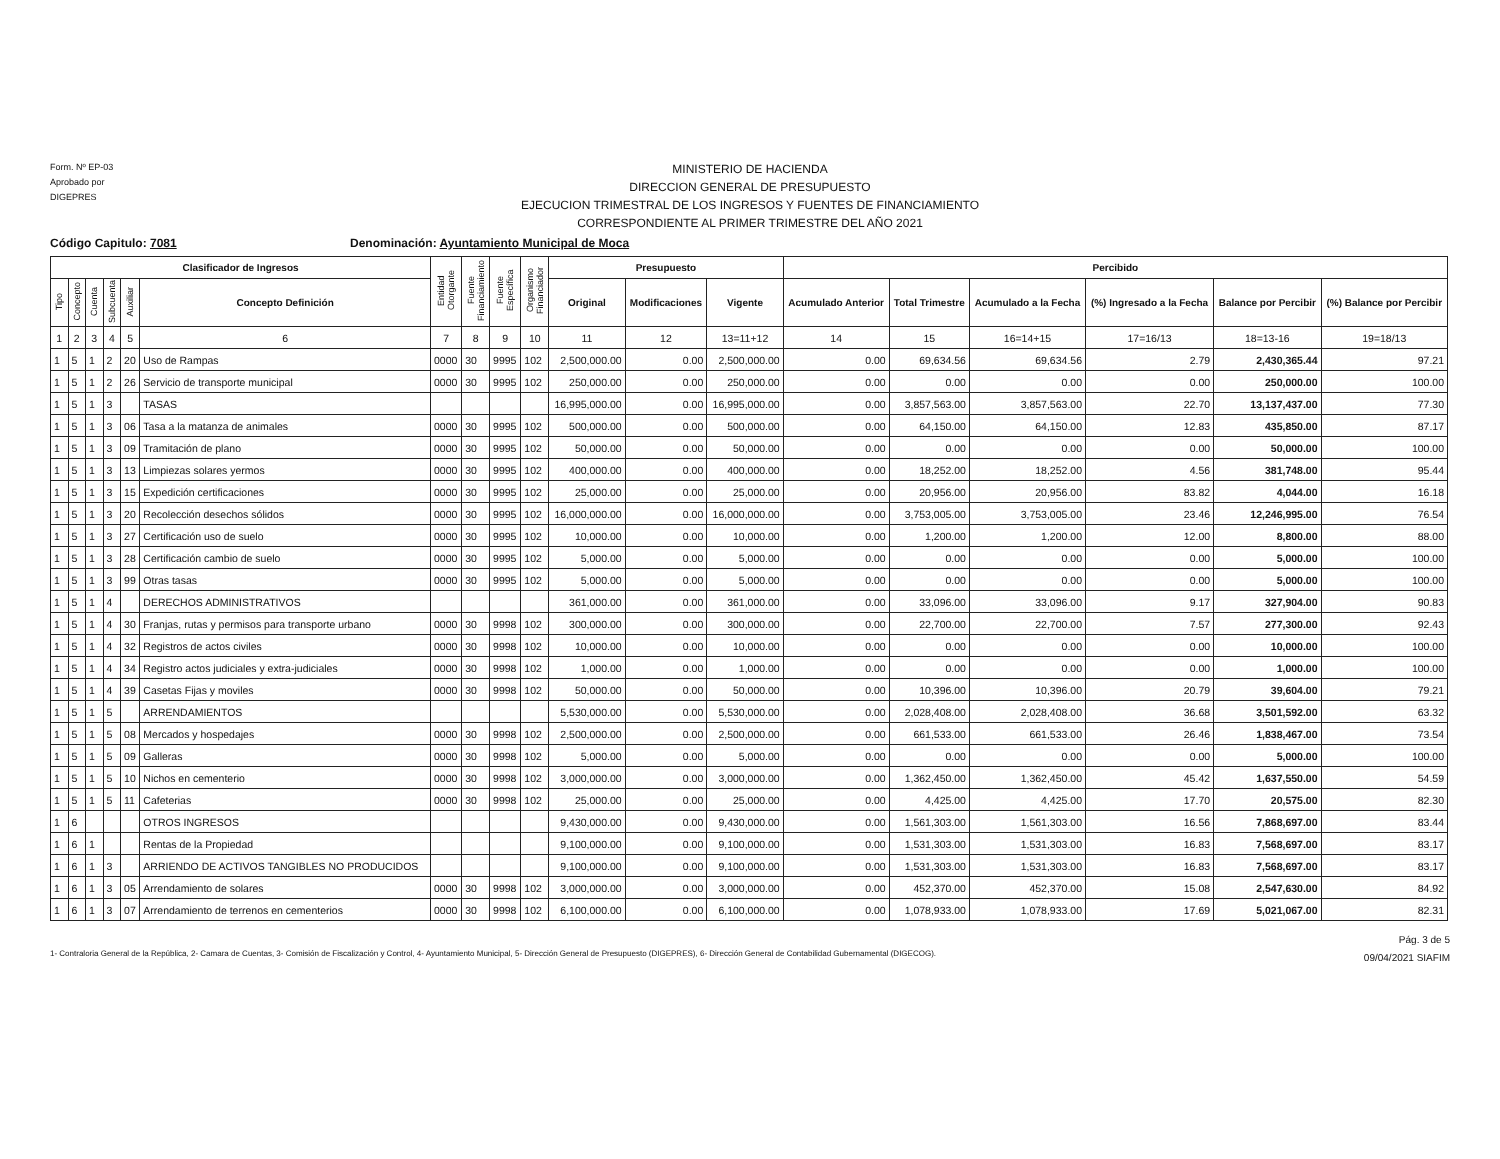Form. Nº EP-03
Aprobado por
DIGEPRES
MINISTERIO DE HACIENDA
DIRECCION GENERAL DE PRESUPUESTO
EJECUCION TRIMESTRAL DE LOS INGRESOS Y FUENTES DE FINANCIAMIENTO
CORRESPONDIENTE AL PRIMER TRIMESTRE DEL AÑO 2021
Código Capitulo: 7081 Denominación: Ayuntamiento Municipal de Moca
| Clasificador de Ingresos | | | | | | Entidad Otorgante | Fuente Financiamiento | Fuente Específica | Organismo Financiador | Presupuesto | | | Percibido | | | | | |
| --- | --- | --- | --- | --- | --- | --- | --- | --- | --- | --- | --- | --- | --- | --- | --- | --- | --- | --- |
| Tipo | Concepto | Cuenta | Subcuenta | Auxiliar | Concepto Definición | | | | | Original | Modificaciones | Vigente | Acumulado Anterior | Total Trimestre | Acumulado a la Fecha | (%) Ingresado a la Fecha | Balance por Percibir | (%) Balance por Percibir |
| 1 | 2 | 3 | 4 | 5 | 6 | 7 | 8 | 9 | 10 | 11 | 12 | 13=11+12 | 14 | 15 | 16=14+15 | 17=16/13 | 18=13-16 | 19=18/13 |
| 1 | 5 | 1 | 2 | 20 | Uso de Rampas | 0000 | 30 | 9995 | 102 | 2,500,000.00 | 0.00 | 2,500,000.00 | 0.00 | 69,634.56 | 69,634.56 | 2.79 | 2,430,365.44 | 97.21 |
| 1 | 5 | 1 | 2 | 26 | Servicio de transporte municipal | 0000 | 30 | 9995 | 102 | 250,000.00 | 0.00 | 250,000.00 | 0.00 | 0.00 | 0.00 | 0.00 | 250,000.00 | 100.00 |
| 1 | 5 | 1 | 3 | | TASAS | | | | | 16,995,000.00 | 0.00 | 16,995,000.00 | 0.00 | 3,857,563.00 | 3,857,563.00 | 22.70 | 13,137,437.00 | 77.30 |
| 1 | 5 | 1 | 3 | 06 | Tasa a la matanza de animales | 0000 | 30 | 9995 | 102 | 500,000.00 | 0.00 | 500,000.00 | 0.00 | 64,150.00 | 64,150.00 | 12.83 | 435,850.00 | 87.17 |
| 1 | 5 | 1 | 3 | 09 | Tramitación de plano | 0000 | 30 | 9995 | 102 | 50,000.00 | 0.00 | 50,000.00 | 0.00 | 0.00 | 0.00 | 0.00 | 50,000.00 | 100.00 |
| 1 | 5 | 1 | 3 | 13 | Limpiezas solares yermos | 0000 | 30 | 9995 | 102 | 400,000.00 | 0.00 | 400,000.00 | 0.00 | 18,252.00 | 18,252.00 | 4.56 | 381,748.00 | 95.44 |
| 1 | 5 | 1 | 3 | 15 | Expedición certificaciones | 0000 | 30 | 9995 | 102 | 25,000.00 | 0.00 | 25,000.00 | 0.00 | 20,956.00 | 20,956.00 | 83.82 | 4,044.00 | 16.18 |
| 1 | 5 | 1 | 3 | 20 | Recolección desechos sólidos | 0000 | 30 | 9995 | 102 | 16,000,000.00 | 0.00 | 16,000,000.00 | 0.00 | 3,753,005.00 | 3,753,005.00 | 23.46 | 12,246,995.00 | 76.54 |
| 1 | 5 | 1 | 3 | 27 | Certificación uso de suelo | 0000 | 30 | 9995 | 102 | 10,000.00 | 0.00 | 10,000.00 | 0.00 | 1,200.00 | 1,200.00 | 12.00 | 8,800.00 | 88.00 |
| 1 | 5 | 1 | 3 | 28 | Certificación cambio de suelo | 0000 | 30 | 9995 | 102 | 5,000.00 | 0.00 | 5,000.00 | 0.00 | 0.00 | 0.00 | 0.00 | 5,000.00 | 100.00 |
| 1 | 5 | 1 | 3 | 99 | Otras tasas | 0000 | 30 | 9995 | 102 | 5,000.00 | 0.00 | 5,000.00 | 0.00 | 0.00 | 0.00 | 0.00 | 5,000.00 | 100.00 |
| 1 | 5 | 1 | 4 | | DERECHOS ADMINISTRATIVOS | | | | | 361,000.00 | 0.00 | 361,000.00 | 0.00 | 33,096.00 | 33,096.00 | 9.17 | 327,904.00 | 90.83 |
| 1 | 5 | 1 | 4 | 30 | Franjas, rutas y permisos para transporte urbano | 0000 | 30 | 9998 | 102 | 300,000.00 | 0.00 | 300,000.00 | 0.00 | 22,700.00 | 22,700.00 | 7.57 | 277,300.00 | 92.43 |
| 1 | 5 | 1 | 4 | 32 | Registros de actos civiles | 0000 | 30 | 9998 | 102 | 10,000.00 | 0.00 | 10,000.00 | 0.00 | 0.00 | 0.00 | 0.00 | 10,000.00 | 100.00 |
| 1 | 5 | 1 | 4 | 34 | Registro actos judiciales y extra-judiciales | 0000 | 30 | 9998 | 102 | 1,000.00 | 0.00 | 1,000.00 | 0.00 | 0.00 | 0.00 | 0.00 | 1,000.00 | 100.00 |
| 1 | 5 | 1 | 4 | 39 | Casetas Fijas y moviles | 0000 | 30 | 9998 | 102 | 50,000.00 | 0.00 | 50,000.00 | 0.00 | 10,396.00 | 10,396.00 | 20.79 | 39,604.00 | 79.21 |
| 1 | 5 | 1 | 5 | | ARRENDAMIENTOS | | | | | 5,530,000.00 | 0.00 | 5,530,000.00 | 0.00 | 2,028,408.00 | 2,028,408.00 | 36.68 | 3,501,592.00 | 63.32 |
| 1 | 5 | 1 | 5 | 08 | Mercados y hospedajes | 0000 | 30 | 9998 | 102 | 2,500,000.00 | 0.00 | 2,500,000.00 | 0.00 | 661,533.00 | 661,533.00 | 26.46 | 1,838,467.00 | 73.54 |
| 1 | 5 | 1 | 5 | 09 | Galleras | 0000 | 30 | 9998 | 102 | 5,000.00 | 0.00 | 5,000.00 | 0.00 | 0.00 | 0.00 | 0.00 | 5,000.00 | 100.00 |
| 1 | 5 | 1 | 5 | 10 | Nichos en cementerio | 0000 | 30 | 9998 | 102 | 3,000,000.00 | 0.00 | 3,000,000.00 | 0.00 | 1,362,450.00 | 1,362,450.00 | 45.42 | 1,637,550.00 | 54.59 |
| 1 | 5 | 1 | 5 | 11 | Cafeterias | 0000 | 30 | 9998 | 102 | 25,000.00 | 0.00 | 25,000.00 | 0.00 | 4,425.00 | 4,425.00 | 17.70 | 20,575.00 | 82.30 |
| 1 | 6 | | | | OTROS INGRESOS | | | | | 9,430,000.00 | 0.00 | 9,430,000.00 | 0.00 | 1,561,303.00 | 1,561,303.00 | 16.56 | 7,868,697.00 | 83.44 |
| 1 | 6 | 1 | | | Rentas de la Propiedad | | | | | 9,100,000.00 | 0.00 | 9,100,000.00 | 0.00 | 1,531,303.00 | 1,531,303.00 | 16.83 | 7,568,697.00 | 83.17 |
| 1 | 6 | 1 | 3 | | ARRIENDO DE ACTIVOS TANGIBLES NO PRODUCIDOS | | | | | 9,100,000.00 | 0.00 | 9,100,000.00 | 0.00 | 1,531,303.00 | 1,531,303.00 | 16.83 | 7,568,697.00 | 83.17 |
| 1 | 6 | 1 | 3 | 05 | Arrendamiento de solares | 0000 | 30 | 9998 | 102 | 3,000,000.00 | 0.00 | 3,000,000.00 | 0.00 | 452,370.00 | 452,370.00 | 15.08 | 2,547,630.00 | 84.92 |
| 1 | 6 | 1 | 3 | 07 | Arrendamiento de terrenos en cementerios | 0000 | 30 | 9998 | 102 | 6,100,000.00 | 0.00 | 6,100,000.00 | 0.00 | 1,078,933.00 | 1,078,933.00 | 17.69 | 5,021,067.00 | 82.31 |
1- Contraloria General de la República, 2- Camara de Cuentas, 3- Comisión de Fiscalización y Control, 4- Ayuntamiento Municipal, 5- Dirección General de Presupuesto (DIGEPRES), 6- Dirección General de Contabilidad Gubernamental (DIGECOG).
Pág. 3 de 5
09/04/2021 SIAFIM